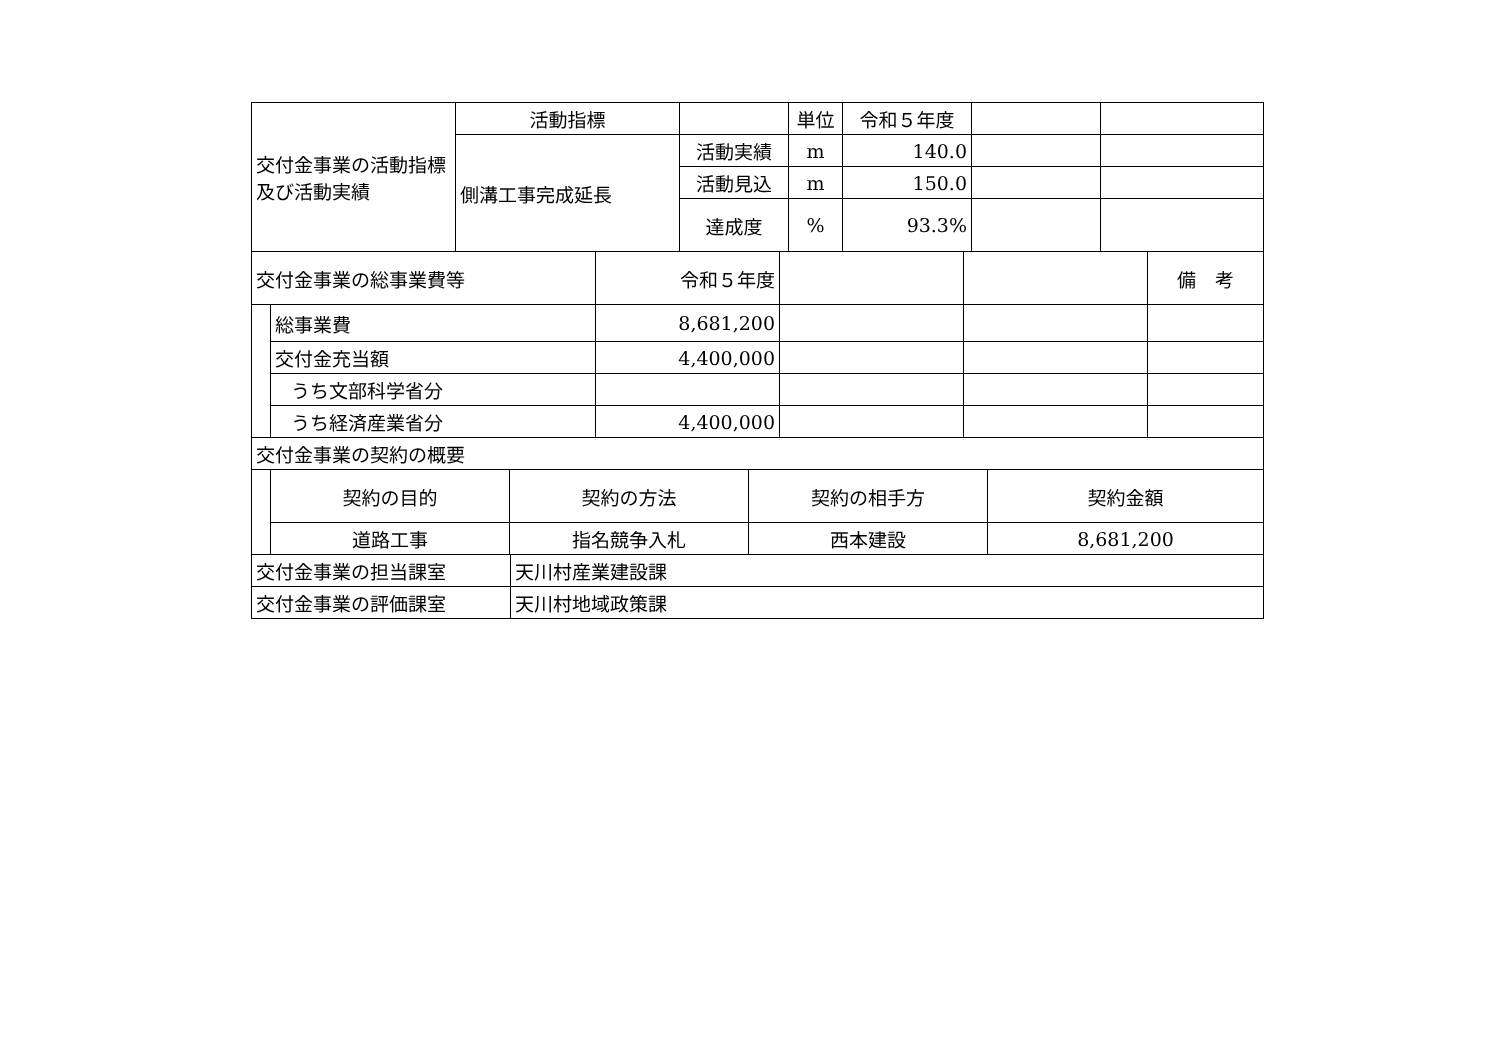| 交付金事業の活動指標及び活動実績 | 活動指標 | | 単位 | 令和５年度 | | |
| | 側溝工事完成延長 | 活動実績 | m | 140.0 | | |
| | | 活動見込 | m | 150.0 | | |
| | | 達成度 | % | 93.3% | | |
| 交付金事業の総事業費等 | | 令和５年度 | | | 備 考 |
| | 総事業費 | 8,681,200 | | | |
| | 交付金充当額 | 4,400,000 | | | |
| | うち文部科学省分 | | | | |
| | うち経済産業省分 | 4,400,000 | | | |
| 交付金事業の契約の概要 | | | | |
| | 契約の目的 | 契約の方法 | 契約の相手方 | 契約金額 |
| | 道路工事 | 指名競争入札 | 西本建設 | 8,681,200 |
| 交付金事業の担当課室 | 天川村産業建設課 |
| 交付金事業の評価課室 | 天川村地域政策課 |